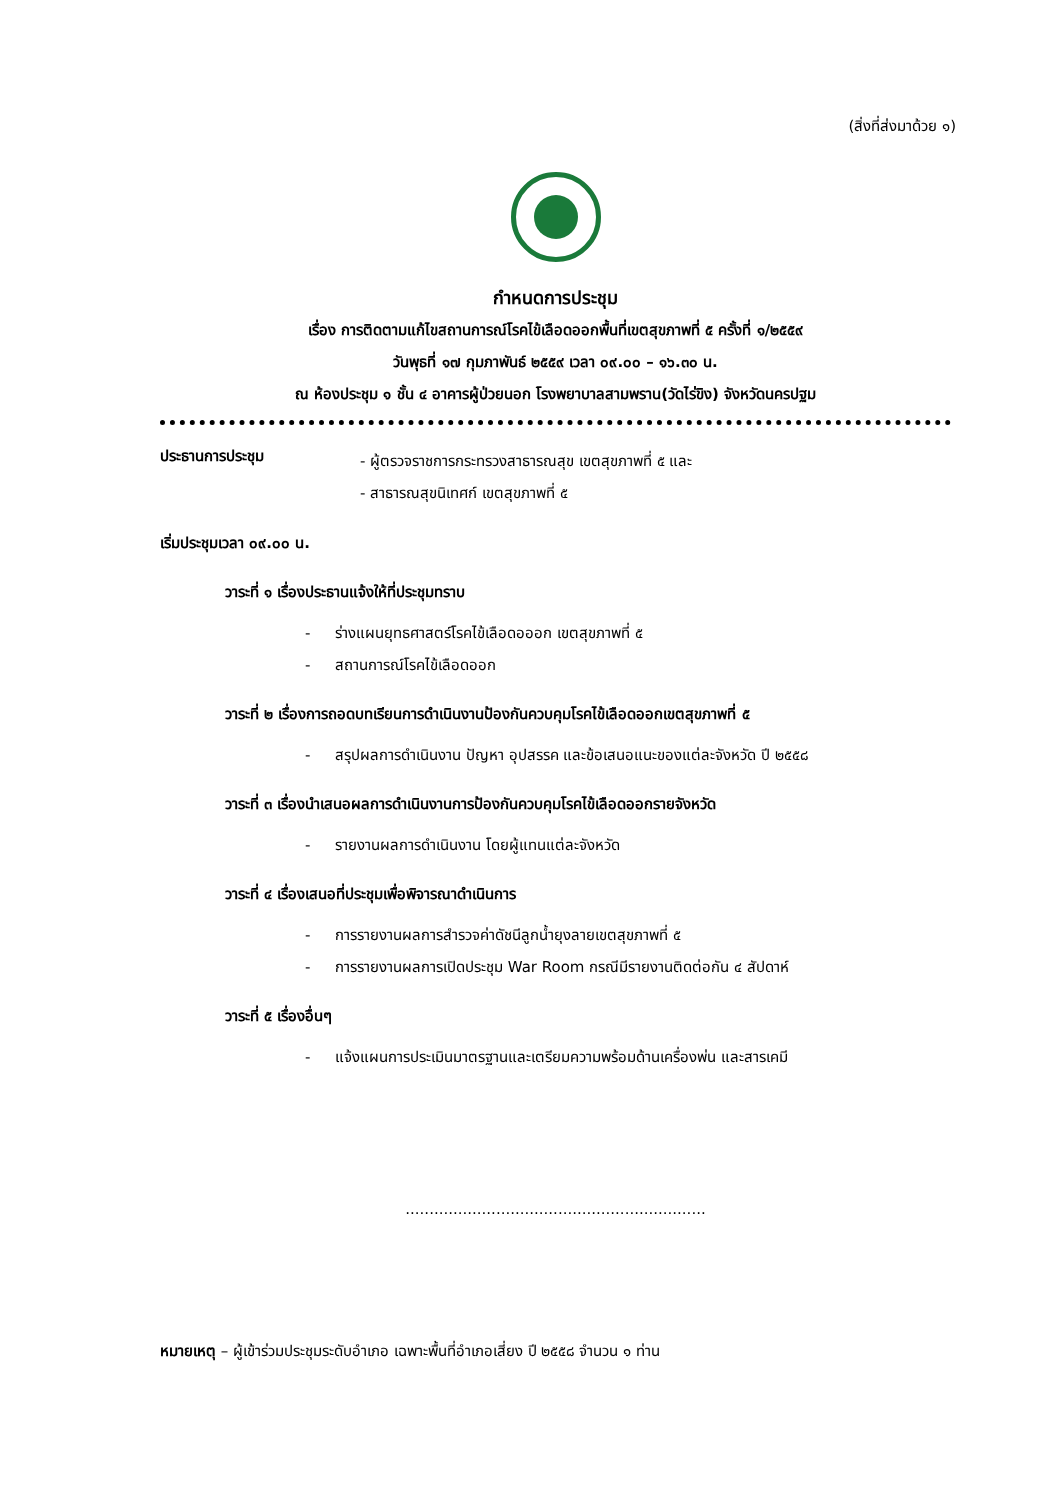(สิ่งที่ส่งมาด้วย ๑)
กำหนดการประชุม
เรื่อง การติดตามแก้ไขสถานการณ์โรคไข้เลือดออกพื้นที่เขตสุขภาพที่ ๕ ครั้งที่ ๑/๒๕๕๙
วันพุธที่ ๑๗ กุมภาพันธ์ ๒๕๕๙ เวลา ๐๙.๐๐ – ๑๖.๓๐ น.
ณ ห้องประชุม ๑ ชั้น ๔ อาคารผู้ป่วยนอก โรงพยาบาลสามพราน(วัดไร่ขิง) จังหวัดนครปฐม
ประธานการประชุม
- ผู้ตรวจราชการกระทรวงสาธารณสุข เขตสุขภาพที่ ๕ และ
- สาธารณสุขนิเทศก์ เขตสุขภาพที่ ๕
เริ่มประชุมเวลา ๐๙.๐๐ น.
วาระที่ ๑ เรื่องประธานแจ้งให้ที่ประชุมทราบ
- ร่างแผนยุทธศาสตร์โรคไข้เลือดอออก เขตสุขภาพที่ ๕
- สถานการณ์โรคไข้เลือดออก
วาระที่ ๒ เรื่องการถอดบทเรียนการดำเนินงานป้องกันควบคุมโรคไข้เลือดออกเขตสุขภาพที่ ๕
- สรุปผลการดำเนินงาน ปัญหา อุปสรรค และข้อเสนอแนะของแต่ละจังหวัด ปี ๒๕๕๘
วาระที่ ๓ เรื่องนำเสนอผลการดำเนินงานการป้องกันควบคุมโรคไข้เลือดออกรายจังหวัด
- รายงานผลการดำเนินงาน โดยผู้แทนแต่ละจังหวัด
วาระที่ ๔ เรื่องเสนอที่ประชุมเพื่อพิจารณาดำเนินการ
- การรายงานผลการสำรวจค่าดัชนีลูกน้ำยุงลายเขตสุขภาพที่ ๕
- การรายงานผลการเปิดประชุม War Room กรณีมีรายงานติดต่อกัน ๔ สัปดาห์
วาระที่ ๕ เรื่องอื่นๆ
- แจ้งแผนการประเมินมาตรฐานและเตรียมความพร้อมด้านเครื่องพ่น และสารเคมี
...............................................................
หมายเหตุ – ผู้เข้าร่วมประชุมระดับอำเภอ เฉพาะพื้นที่อำเภอเสี่ยง ปี ๒๕๕๘ จำนวน ๑ ท่าน